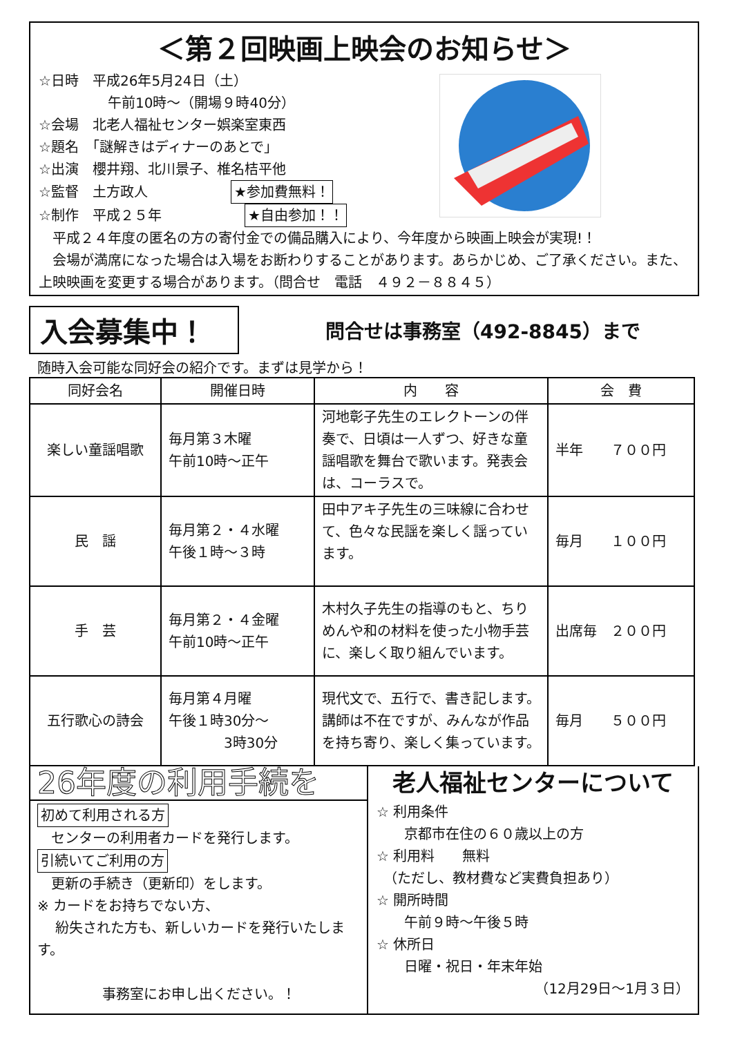＜第２回映画上映会のお知らせ＞
☆日時　平成26年5月24日（土）
　　　　　午前10時～（開場９時40分）
☆会場　北老人福祉センター娯楽室東西
☆題名　「謎解きはディナーのあとで」
☆出演　櫻井翔、北川景子、椎名桔平他
☆監督　土方政人　　　　　　★参加費無料！
☆制作　平成２５年　　　　　　★自由参加！！
　平成２４年度の匿名の方の寄付金での備品購入により、今年度から映画上映会が実現!！
　会場が満席になった場合は入場をお断わりすることがあります。あらかじめ、ご了承ください。また、上映映画を変更する場合があります。（問合せ　電話　４９２－８８４５）
入会募集中！
問合せは事務室（492-8845）まで
随時入会可能な同好会の紹介です。まずは見学から！
| 同好会名 | 開催日時 | 内 容 | 会 費 |
| --- | --- | --- | --- |
| 楽しい童謡唱歌 | 毎月第３木曜 午前10時～正午 | 河地彰子先生のエレクトーンの伴奏で、日頃は一人ずつ、好きな童謡唱歌を舞台で歌います。発表会は、コーラスで。 | 半年 ７００円 |
| 民 謡 | 毎月第２・４水曜 午後１時～３時 | 田中アキ子先生の三味線に合わせて、色々な民謡を楽しく謡っています。 | 毎月 １００円 |
| 手 芸 | 毎月第２・４金曜 午前10時～正午 | 木村久子先生の指導のもと、ちりめんや和の材料を使った小物手芸に、楽しく取り組んでいます。 | 出席毎 ２００円 |
| 五行歌心の詩会 | 毎月第４月曜 午後１時30分～ 3時30分 | 現代文で、五行で、書き記します。講師は不在ですが、みんなが作品を持ち寄り、楽しく集っています。 | 毎月 ５００円 |
26年度の利用手続を
初めて利用される方
　センターの利用者カードを発行します。
引続いてご利用の方
　更新の手続き（更新印）をします。
※ カードをお持ちでない方、
　 紛失された方も、新しいカードを発行いたします。
事務室にお申し出ください。！
老人福祉センターについて
☆ 利用条件
　　京都市在住の６０歳以上の方
☆ 利用料　　無料
　（ただし、教材費など実費負担あり）
☆ 開所時間
　　午前９時～午後５時
☆ 休所日
　　日曜・祝日・年末年始
（12月29日～1月３日）